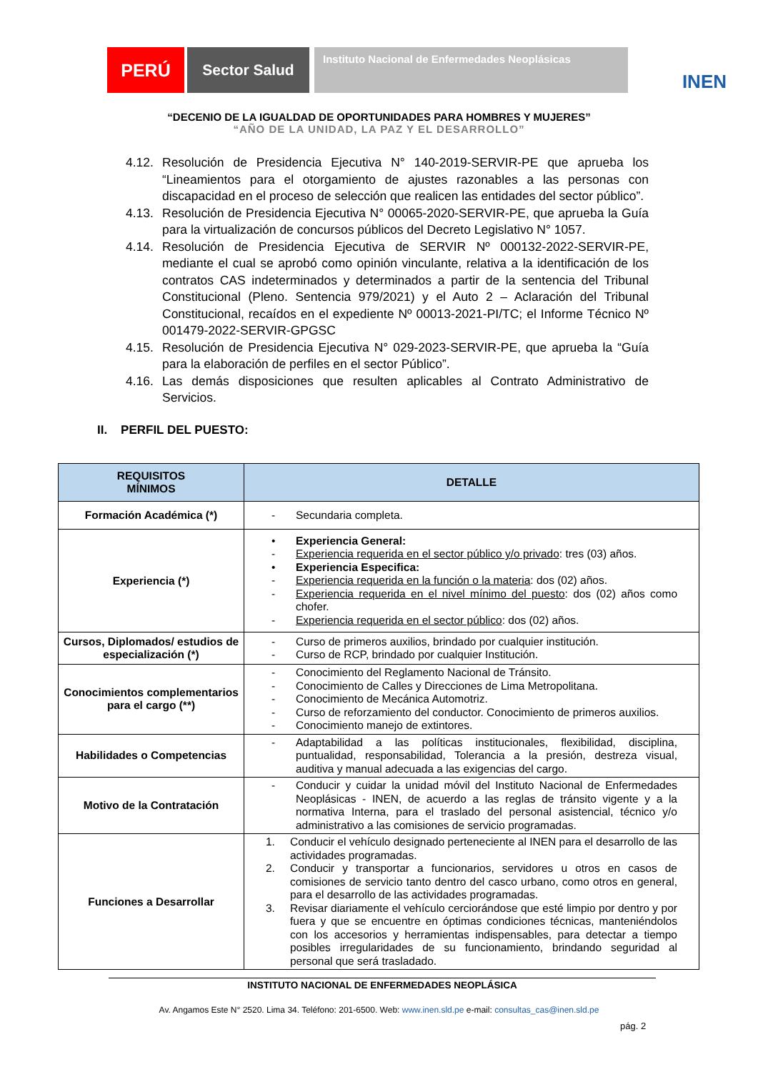PERÚ
Sector Salud
Instituto Nacional de Enfermedades Neoplásicas
INEN
“DECENIO DE LA IGUALDAD DE OPORTUNIDADES PARA HOMBRES Y MUJERES”
“AÑO DE LA UNIDAD, LA PAZ Y EL DESARROLLO”
4.12. Resolución de Presidencia Ejecutiva N° 140-2019-SERVIR-PE que aprueba los “Lineamientos para el otorgamiento de ajustes razonables a las personas con discapacidad en el proceso de selección que realicen las entidades del sector público”.
4.13. Resolución de Presidencia Ejecutiva N° 00065-2020-SERVIR-PE, que aprueba la Guía para la virtualización de concursos públicos del Decreto Legislativo N° 1057.
4.14. Resolución de Presidencia Ejecutiva de SERVIR Nº 000132-2022-SERVIR-PE, mediante el cual se aprobó como opinión vinculante, relativa a la identificación de los contratos CAS indeterminados y determinados a partir de la sentencia del Tribunal Constitucional (Pleno. Sentencia 979/2021) y el Auto 2 – Aclaración del Tribunal Constitucional, recaídos en el expediente Nº 00013-2021-PI/TC; el Informe Técnico Nº 001479-2022-SERVIR-GPGSC
4.15. Resolución de Presidencia Ejecutiva N° 029-2023-SERVIR-PE, que aprueba la “Guía para la elaboración de perfiles en el sector Público”.
4.16. Las demás disposiciones que resulten aplicables al Contrato Administrativo de Servicios.
II. PERFIL DEL PUESTO:
| REQUISITOS MÍNIMOS | DETALLE |
| --- | --- |
| Formación Académica (*) | - Secundaria completa. |
| Experiencia (*) | • Experiencia General: - Experiencia requerida en el sector público y/o privado : tres (03) años. • Experiencia Especifica: - Experiencia requerida en la función o la materia : dos (02) años. - Experiencia requerida en el nivel mínimo del puesto : dos (02) años como chofer. - Experiencia requerida en el sector público : dos (02) años. |
| Cursos, Diplomados/ estudios de especialización (*) | - Curso de primeros auxilios, brindado por cualquier institución. - Curso de RCP, brindado por cualquier Institución. |
| Conocimientos complementarios para el cargo (**) | - Conocimiento del Reglamento Nacional de Tránsito. - Conocimiento de Calles y Direcciones de Lima Metropolitana. - Conocimiento de Mecánica Automotriz. - Curso de reforzamiento del conductor. Conocimiento de primeros auxilios. - Conocimiento manejo de extintores. |
| Habilidades o Competencias | - Adaptabilidad a las políticas institucionales, flexibilidad, disciplina, puntualidad, responsabilidad, Tolerancia a la presión, destreza visual, auditiva y manual adecuada a las exigencias del cargo. |
| Motivo de la Contratación | - Conducir y cuidar la unidad móvil del Instituto Nacional de Enfermedades Neoplásicas - INEN, de acuerdo a las reglas de tránsito vigente y a la normativa Interna, para el traslado del personal asistencial, técnico y/o administrativo a las comisiones de servicio programadas. |
| Funciones a Desarrollar | 1. Conducir el vehículo designado perteneciente al INEN para el desarrollo de las actividades programadas. 2. Conducir y transportar a funcionarios, servidores u otros en casos de comisiones de servicio tanto dentro del casco urbano, como otros en general, para el desarrollo de las actividades programadas. 3. Revisar diariamente el vehículo cerciorándose que esté limpio por dentro y por fuera y que se encuentre en óptimas condiciones técnicas, manteniéndolos con los accesorios y herramientas indispensables, para detectar a tiempo posibles irregularidades de su funcionamiento, brindando seguridad al personal que será trasladado. |
INSTITUTO NACIONAL DE ENFERMEDADES NEOPLÁSICA
Av. Angamos Este N° 2520. Lima 34. Teléfono: 201-6500. Web: www.inen.sld.pe e-mail: consultas_cas@inen.sld.pe
pág. 2